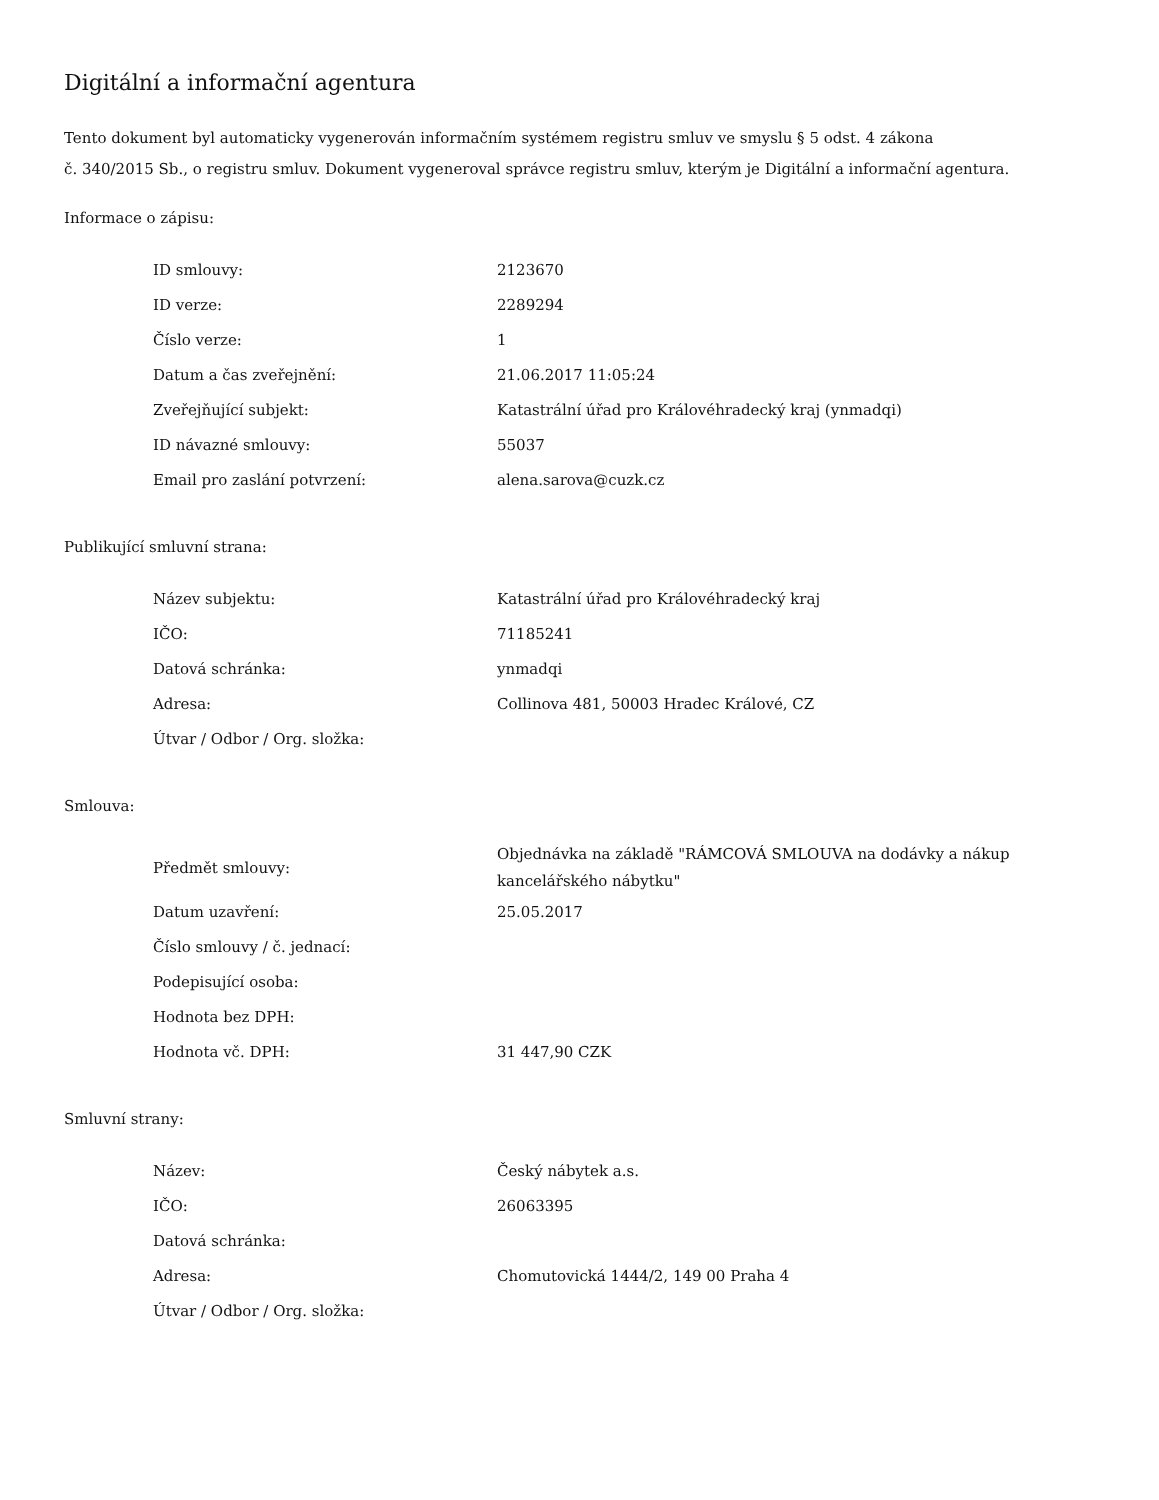Digitální a informační agentura
Tento dokument byl automaticky vygenerován informačním systémem registru smluv ve smyslu § 5 odst. 4 zákona
č. 340/2015 Sb., o registru smluv. Dokument vygeneroval správce registru smluv, kterým je Digitální a informační agentura.
Informace o zápisu:
| ID smlouvy: | 2123670 |
| ID verze: | 2289294 |
| Číslo verze: | 1 |
| Datum a čas zveřejnění: | 21.06.2017 11:05:24 |
| Zveřejňující subjekt: | Katastrální úřad pro Královéhradecký kraj (ynmadqi) |
| ID návazné smlouvy: | 55037 |
| Email pro zaslání potvrzení: | alena.sarova@cuzk.cz |
Publikující smluvní strana:
| Název subjektu: | Katastrální úřad pro Královéhradecký kraj |
| IČO: | 71185241 |
| Datová schránka: | ynmadqi |
| Adresa: | Collinova 481, 50003 Hradec Králové, CZ |
| Útvar / Odbor / Org. složka: | |
Smlouva:
| Předmět smlouvy: | Objednávka na základě "RÁMCOVÁ SMLOUVA na dodávky a nákup kancelářského nábytku" |
| Datum uzavření: | 25.05.2017 |
| Číslo smlouvy / č. jednací: | |
| Podepisující osoba: | |
| Hodnota bez DPH: | |
| Hodnota vč. DPH: | 31 447,90 CZK |
Smluvní strany:
| Název: | Český nábytek a.s. |
| IČO: | 26063395 |
| Datová schránka: | |
| Adresa: | Chomutovická 1444/2, 149 00 Praha 4 |
| Útvar / Odbor / Org. složka: | |